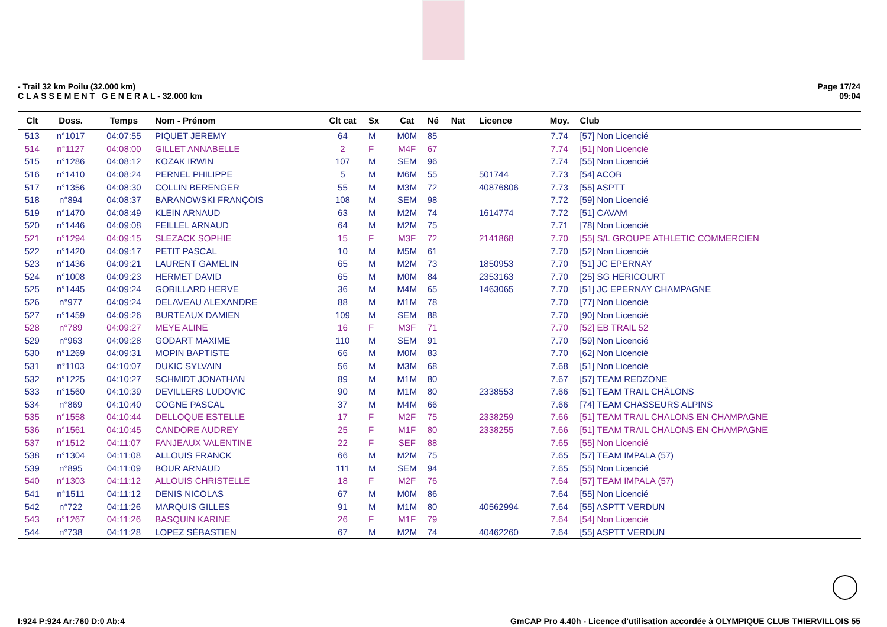- Trail 32 km Poilu (32.000 km)
C L A S S E M E N T G E N E R A L - 32.000 km
Page 17/24
09:04
| Clt | Doss. | Temps | Nom - Prénom | Clt cat | Sx | Cat | Né | Nat | Licence | Moy. | Club |
| --- | --- | --- | --- | --- | --- | --- | --- | --- | --- | --- | --- |
| 513 | n°1017 | 04:07:55 | PIQUET JEREMY | 64 | M | M0M | 85 | | | 7.74 | [57] Non Licencié |
| 514 | n°1127 | 04:08:00 | GILLET ANNABELLE | 2 | F | M4F | 67 | | | 7.74 | [51] Non Licencié |
| 515 | n°1286 | 04:08:12 | KOZAK IRWIN | 107 | M | SEM | 96 | | | 7.74 | [55] Non Licencié |
| 516 | n°1410 | 04:08:24 | PERNEL PHILIPPE | 5 | M | M6M | 55 | | 501744 | 7.73 | [54] ACOB |
| 517 | n°1356 | 04:08:30 | COLLIN BERENGER | 55 | M | M3M | 72 | | 40876806 | 7.73 | [55] ASPTT |
| 518 | n°894 | 04:08:37 | BARANOWSKI FRANÇOIS | 108 | M | SEM | 98 | | | 7.72 | [59] Non Licencié |
| 519 | n°1470 | 04:08:49 | KLEIN ARNAUD | 63 | M | M2M | 74 | | 1614774 | 7.72 | [51] CAVAM |
| 520 | n°1446 | 04:09:08 | FEILLEL ARNAUD | 64 | M | M2M | 75 | | | 7.71 | [78] Non Licencié |
| 521 | n°1294 | 04:09:15 | SLEZACK SOPHIE | 15 | F | M3F | 72 | | 2141868 | 7.70 | [55] S/L GROUPE ATHLETIC COMMERCIEN |
| 522 | n°1420 | 04:09:17 | PETIT PASCAL | 10 | M | M5M | 61 | | | 7.70 | [52] Non Licencié |
| 523 | n°1436 | 04:09:21 | LAURENT GAMELIN | 65 | M | M2M | 73 | | 1850953 | 7.70 | [51] JC EPERNAY |
| 524 | n°1008 | 04:09:23 | HERMET DAVID | 65 | M | M0M | 84 | | 2353163 | 7.70 | [25] SG HERICOURT |
| 525 | n°1445 | 04:09:24 | GOBILLARD HERVE | 36 | M | M4M | 65 | | 1463065 | 7.70 | [51] JC EPERNAY CHAMPAGNE |
| 526 | n°977 | 04:09:24 | DELAVEAU ALEXANDRE | 88 | M | M1M | 78 | | | 7.70 | [77] Non Licencié |
| 527 | n°1459 | 04:09:26 | BURTEAUX DAMIEN | 109 | M | SEM | 88 | | | 7.70 | [90] Non Licencié |
| 528 | n°789 | 04:09:27 | MEYE ALINE | 16 | F | M3F | 71 | | | 7.70 | [52] EB TRAIL 52 |
| 529 | n°963 | 04:09:28 | GODART MAXIME | 110 | M | SEM | 91 | | | 7.70 | [59] Non Licencié |
| 530 | n°1269 | 04:09:31 | MOPIN BAPTISTE | 66 | M | M0M | 83 | | | 7.70 | [62] Non Licencié |
| 531 | n°1103 | 04:10:07 | DUKIC SYLVAIN | 56 | M | M3M | 68 | | | 7.68 | [51] Non Licencié |
| 532 | n°1225 | 04:10:27 | SCHMIDT JONATHAN | 89 | M | M1M | 80 | | | 7.67 | [57] TEAM REDZONE |
| 533 | n°1560 | 04:10:39 | DEVILLERS LUDOVIC | 90 | M | M1M | 80 | | 2338553 | 7.66 | [51] TEAM TRAIL CHÂLONS |
| 534 | n°869 | 04:10:40 | COGNE PASCAL | 37 | M | M4M | 66 | | | 7.66 | [74] TEAM CHASSEURS ALPINS |
| 535 | n°1558 | 04:10:44 | DELLOQUE ESTELLE | 17 | F | M2F | 75 | | 2338259 | 7.66 | [51] TEAM TRAIL CHALONS EN CHAMPAGNE |
| 536 | n°1561 | 04:10:45 | CANDORE AUDREY | 25 | F | M1F | 80 | | 2338255 | 7.66 | [51] TEAM TRAIL CHALONS EN CHAMPAGNE |
| 537 | n°1512 | 04:11:07 | FANJEAUX VALENTINE | 22 | F | SEF | 88 | | | 7.65 | [55] Non Licencié |
| 538 | n°1304 | 04:11:08 | ALLOUIS FRANCK | 66 | M | M2M | 75 | | | 7.65 | [57] TEAM IMPALA (57) |
| 539 | n°895 | 04:11:09 | BOUR ARNAUD | 111 | M | SEM | 94 | | | 7.65 | [55] Non Licencié |
| 540 | n°1303 | 04:11:12 | ALLOUIS CHRISTELLE | 18 | F | M2F | 76 | | | 7.64 | [57] TEAM IMPALA (57) |
| 541 | n°1511 | 04:11:12 | DENIS NICOLAS | 67 | M | M0M | 86 | | | 7.64 | [55] Non Licencié |
| 542 | n°722 | 04:11:26 | MARQUIS GILLES | 91 | M | M1M | 80 | | 40562994 | 7.64 | [55] ASPTT VERDUN |
| 543 | n°1267 | 04:11:26 | BASQUIN KARINE | 26 | F | M1F | 79 | | | 7.64 | [54] Non Licencié |
| 544 | n°738 | 04:11:28 | LOPEZ SÉBASTIEN | 67 | M | M2M | 74 | | 40462260 | 7.64 | [55] ASPTT VERDUN |
I:924 P:924 Ar:760 D:0 Ab:4 GmCAP Pro 4.40h - Licence d'utilisation accordée à OLYMPIQUE CLUB THIERVILLOIS 55